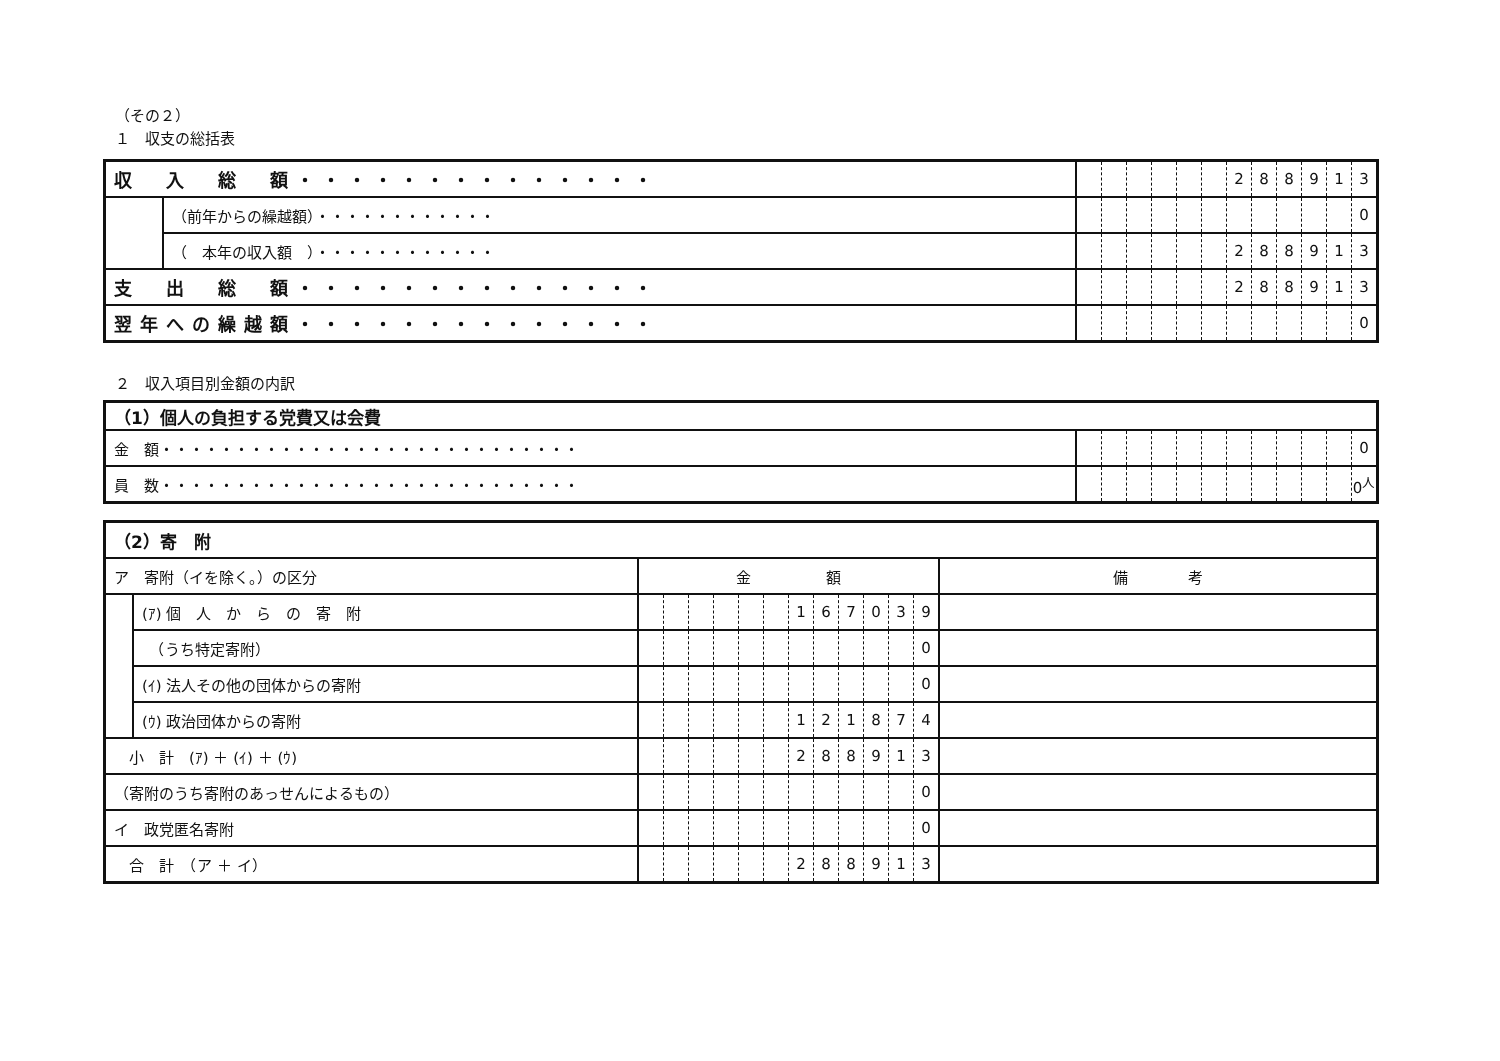（その２）
１　収支の総括表
| 収 入 総 額・・・・・・・・・・・・・・ | | | | | | | | 2 | 8 | 8 | 9 | 1 | 3 |
| | （前年からの繰越額）・・・・・・・・・・・・ | | | | | | | | | | | | 0 |
| | （ 本年の収入額 ）・・・・・・・・・・・・ | | | | | | | 2 | 8 | 8 | 9 | 1 | 3 |
| 支 出 総 額・・・・・・・・・・・・・・ | | | | | | | | 2 | 8 | 8 | 9 | 1 | 3 |
| 翌年への繰越額・・・・・・・・・・・・・・ | | | | | | | | | | | | | 0 |
２　収入項目別金額の内訳
| （1）個人の負担する党費又は会費 | | | | | | | | | | | | |
| 金 額・・・・・・・・・・・・・・・・・・・・・・・・・・・・ | | | | | | | | | | | | 0 |
| 員 数・・・・・・・・・・・・・・・・・・・・・・・・・・・・ | | | | | | | | | | | | 0<sup>人</sup> |
| （2）寄 附 | | | | | | | | | | | | | | |
| ア 寄附（イを除く。）の区分 | | 金 額 | | | | | | | | | | | | 備 考 |
| | (ｱ) 個 人 か ら の 寄 附 | | | | | | | 1 | 6 | 7 | 0 | 3 | 9 | |
| | （うち特定寄附） | | | | | | | | | | | | 0 | |
| | (ｲ) 法人その他の団体からの寄附 | | | | | | | | | | | | 0 | |
| | (ｳ) 政治団体からの寄附 | | | | | | | 1 | 2 | 1 | 8 | 7 | 4 | |
| 小 計 (ｱ) ＋ (ｲ) ＋ (ｳ) | | | | | | | | 2 | 8 | 8 | 9 | 1 | 3 | |
| （寄附のうち寄附のあっせんによるもの） | | | | | | | | | | | | | 0 | |
| イ 政党匿名寄附 | | | | | | | | | | | | | 0 | |
| 合 計 （ア ＋ イ） | | | | | | | | 2 | 8 | 8 | 9 | 1 | 3 | |